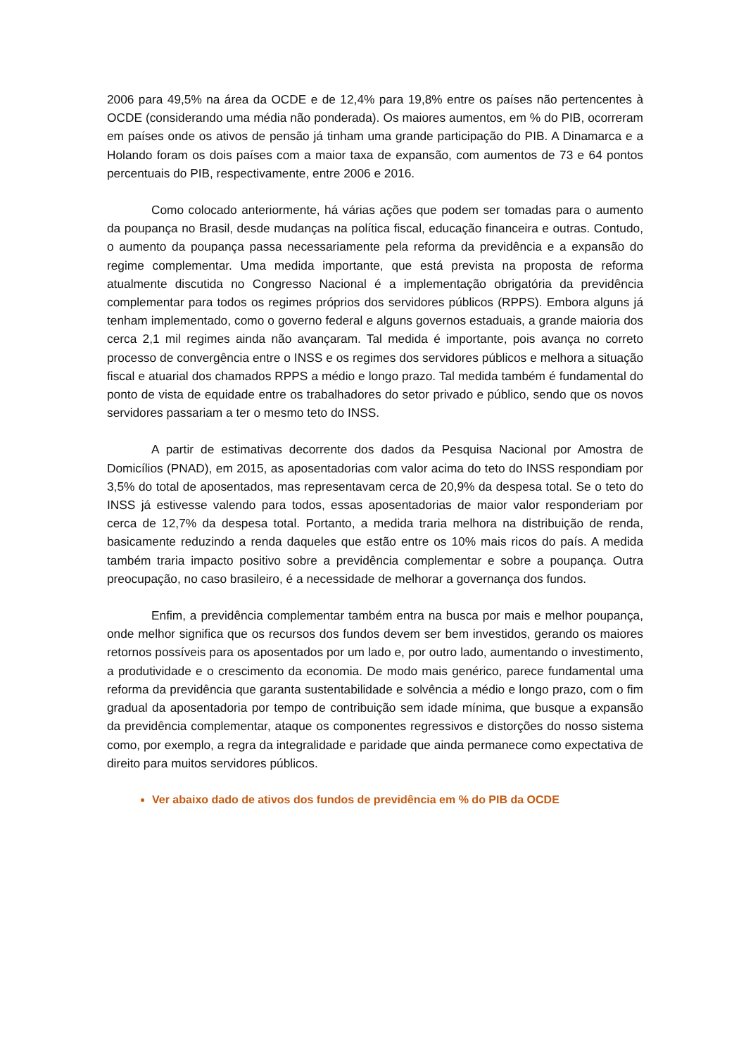2006 para 49,5% na área da OCDE e de 12,4% para 19,8% entre os países não pertencentes à OCDE (considerando uma média não ponderada). Os maiores aumentos, em % do PIB, ocorreram em países onde os ativos de pensão já tinham uma grande participação do PIB. A Dinamarca e a Holando foram os dois países com a maior taxa de expansão, com aumentos de 73 e 64 pontos percentuais do PIB, respectivamente, entre 2006 e 2016.
Como colocado anteriormente, há várias ações que podem ser tomadas para o aumento da poupança no Brasil, desde mudanças na política fiscal, educação financeira e outras. Contudo, o aumento da poupança passa necessariamente pela reforma da previdência e a expansão do regime complementar. Uma medida importante, que está prevista na proposta de reforma atualmente discutida no Congresso Nacional é a implementação obrigatória da previdência complementar para todos os regimes próprios dos servidores públicos (RPPS). Embora alguns já tenham implementado, como o governo federal e alguns governos estaduais, a grande maioria dos cerca 2,1 mil regimes ainda não avançaram. Tal medida é importante, pois avança no correto processo de convergência entre o INSS e os regimes dos servidores públicos e melhora a situação fiscal e atuarial dos chamados RPPS a médio e longo prazo. Tal medida também é fundamental do ponto de vista de equidade entre os trabalhadores do setor privado e público, sendo que os novos servidores passariam a ter o mesmo teto do INSS.
A partir de estimativas decorrente dos dados da Pesquisa Nacional por Amostra de Domicílios (PNAD), em 2015, as aposentadorias com valor acima do teto do INSS respondiam por 3,5% do total de aposentados, mas representavam cerca de 20,9% da despesa total. Se o teto do INSS já estivesse valendo para todos, essas aposentadorias de maior valor responderiam por cerca de 12,7% da despesa total. Portanto, a medida traria melhora na distribuição de renda, basicamente reduzindo a renda daqueles que estão entre os 10% mais ricos do país. A medida também traria impacto positivo sobre a previdência complementar e sobre a poupança. Outra preocupação, no caso brasileiro, é a necessidade de melhorar a governança dos fundos.
Enfim, a previdência complementar também entra na busca por mais e melhor poupança, onde melhor significa que os recursos dos fundos devem ser bem investidos, gerando os maiores retornos possíveis para os aposentados por um lado e, por outro lado, aumentando o investimento, a produtividade e o crescimento da economia. De modo mais genérico, parece fundamental uma reforma da previdência que garanta sustentabilidade e solvência a médio e longo prazo, com o fim gradual da aposentadoria por tempo de contribuição sem idade mínima, que busque a expansão da previdência complementar, ataque os componentes regressivos e distorções do nosso sistema como, por exemplo, a regra da integralidade e paridade que ainda permanece como expectativa de direito para muitos servidores públicos.
Ver abaixo dado de ativos dos fundos de previdência em % do PIB da OCDE